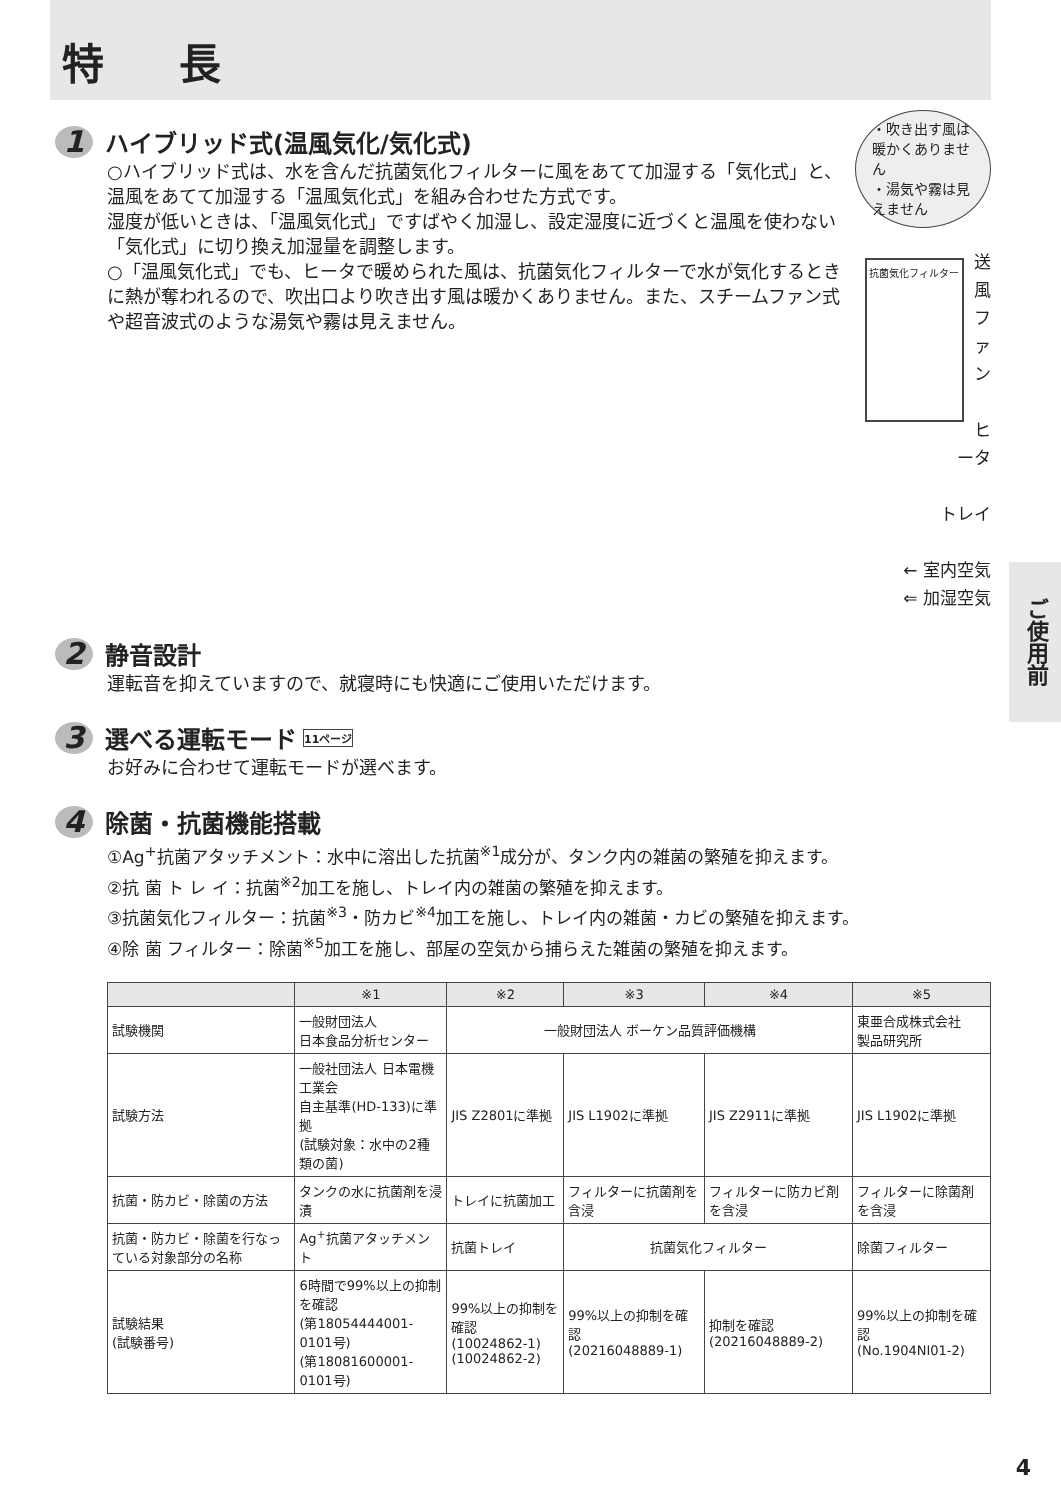特 長
1 ハイブリッド式(温風気化/気化式)
○ハイブリッド式は、水を含んだ抗菌気化フィルターに風をあてて加湿する「気化式」と、温風をあてて加湿する「温風気化式」を組み合わせた方式です。
湿度が低いときは、「温風気化式」ですばやく加湿し、設定湿度に近づくと温風を使わない「気化式」に切り換え加湿量を調整します。
○「温風気化式」でも、ヒータで暖められた風は、抗菌気化フィルターで水が気化するときに熱が奪われるので、吹出口より吹き出す風は暖かくありません。また、スチームファン式や超音波式のような湯気や霧は見えません。
・吹き出す風は暖かくありません
・湯気や霧は見えません
抗菌気化フィルター
送風ファン
ヒータ
トレイ
← 室内空気
⇐ 加湿空気
2 静音設計
運転音を抑えていますので、就寝時にも快適にご使用いただけます。
3 選べる運転モード 11ページ
お好みに合わせて運転モードが選べます。
4 除菌・抗菌機能搭載
①Ag<sup>+</sup>抗菌アタッチメント：水中に溶出した抗菌<sup>※1</sup>成分が、タンク内の雑菌の繁殖を抑えます。
②抗 菌 ト レ イ：抗菌<sup>※2</sup>加工を施し、トレイ内の雑菌の繁殖を抑えます。
③抗菌気化フィルター：抗菌<sup>※3</sup>・防カビ<sup>※4</sup>加工を施し、トレイ内の雑菌・カビの繁殖を抑えます。
④除 菌 フィルター：除菌<sup>※5</sup>加工を施し、部屋の空気から捕らえた雑菌の繁殖を抑えます。
| | ※1 | ※2 | ※3 | ※4 | ※5 |
| --- | --- | --- | --- | --- | --- |
| 試験機関 | 一般財団法人 日本食品分析センター | 一般財団法人 ボーケン品質評価機構 | | | 東亜合成株式会社 製品研究所 |
| 試験方法 | 一般社団法人 日本電機工業会 自主基準(HD-133)に準拠 (試験対象：水中の2種類の菌) | JIS Z2801に準拠 | JIS L1902に準拠 | JIS Z2911に準拠 | JIS L1902に準拠 |
| 抗菌・防カビ・除菌の方法 | タンクの水に抗菌剤を浸漬 | トレイに抗菌加工 | フィルターに抗菌剤を含浸 | フィルターに防カビ剤を含浸 | フィルターに除菌剤を含浸 |
| 抗菌・防カビ・除菌を行なっている対象部分の名称 | Ag<sup>+</sup>抗菌アタッチメント | 抗菌トレイ | 抗菌気化フィルター | | 除菌フィルター |
| 試験結果 (試験番号) | 6時間で99%以上の抑制を確認 (第18054444001-0101号) (第18081600001-0101号) | 99%以上の抑制を確認 (10024862-1) (10024862-2) | 99%以上の抑制を確認 (20216048889-1) | 抑制を確認 (20216048889-2) | 99%以上の抑制を確認 (No.1904NI01-2) |
ご使用前
4